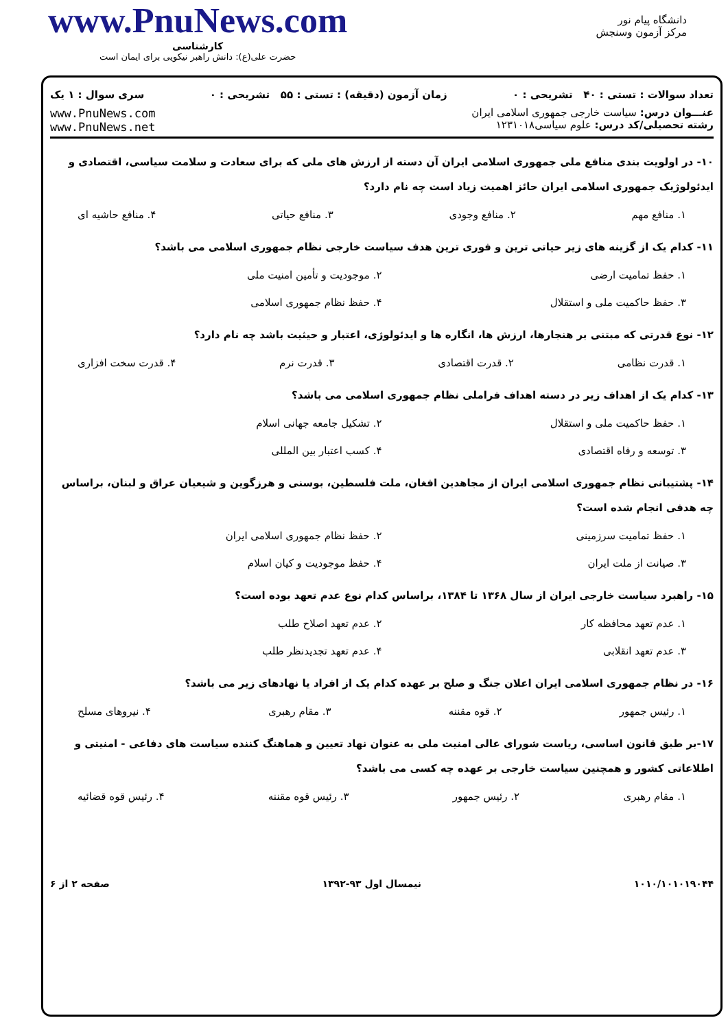دانشگاه پیام نور
مرکز آزمون وسنجش
www.PnuNews.com
کارشناسی
حضرت علی(ع): دانش راهبر نیکویی برای ایمان است
تعداد سوالات : تستی : ۴۰ تشریحی : ۰ زمان آزمون (دقیقه) : تستی : ۵۵ تشریحی : ۰ سری سوال : ۱ یک
عنـــوان درس: سیاست خارجی جمهوری اسلامی ایران
رشته تحصیلی/کد درس: علوم سیاسی۱۲۳۱۰۱۸
www.PnuNews.com
www.PnuNews.net
۱۰- در اولویت بندی منافع ملی جمهوری اسلامی ایران آن دسته از ارزش های ملی که برای سعادت و سلامت سیاسی، اقتصادی و ایدئولوژیک جمهوری اسلامی ایران حائز اهمیت زیاد است چه نام دارد؟
۱. منافع مهم ۲. منافع وجودی ۳. منافع حیاتی ۴. منافع حاشیه ای
۱۱- کدام یک از گزینه های زیر حیاتی ترین و فوری ترین هدف سیاست خارجی نظام جمهوری اسلامی می باشد؟
۱. حفظ تمامیت ارضی ۲. موجودیت و تأمین امنیت ملی ۳. حفظ حاکمیت ملی و استقلال ۴. حفظ نظام جمهوری اسلامی
۱۲- نوع قدرتی که مبتنی بر هنجارها، ارزش ها، انگاره ها و ایدئولوژی، اعتبار و حیثیت باشد چه نام دارد؟
۱. قدرت نظامی ۲. قدرت اقتصادی ۳. قدرت نرم ۴. قدرت سخت افزاری
۱۳- کدام یک از اهداف زیر در دسته اهداف فراملی نظام جمهوری اسلامی می باشد؟
۱. حفظ حاکمیت ملی و استقلال ۲. تشکیل جامعه جهانی اسلام ۳. توسعه و رفاه اقتصادی ۴. کسب اعتبار بین المللی
۱۴- پشتیبانی نظام جمهوری اسلامی ایران از مجاهدین افغان، ملت فلسطین، بوسنی و هرزگوین و شیعیان عراق و لبنان، براساس چه هدفی انجام شده است؟
۱. حفظ تمامیت سرزمینی ۲. حفظ نظام جمهوری اسلامی ایران ۳. صیانت از ملت ایران ۴. حفظ موجودیت و کیان اسلام
۱۵- راهبرد سیاست خارجی ایران از سال ۱۳۶۸ تا ۱۳۸۴، براساس کدام نوع عدم تعهد بوده است؟
۱. عدم تعهد محافظه کار ۲. عدم تعهد اصلاح طلب ۳. عدم تعهد انقلابی ۴. عدم تعهد تجدیدنظر طلب
۱۶- در نظام جمهوری اسلامی ایران اعلان جنگ و صلح بر عهده کدام یک از افراد یا نهادهای زیر می باشد؟
۱. رئیس جمهور ۲. قوه مقننه ۳. مقام رهبری ۴. نیروهای مسلح
۱۷-بر طبق قانون اساسی، ریاست شورای عالی امنیت ملی به عنوان نهاد تعیین و هماهنگ کننده سیاست های دفاعی - امنیتی و اطلاعاتی کشور و همچنین سیاست خارجی بر عهده چه کسی می باشد؟
۱. مقام رهبری ۲. رئیس جمهور ۳. رئیس قوه مقننه ۴. رئیس قوه قضائیه
۱۰۱۰/۱۰۱۰۱۹۰۴۴ نیمسال اول ۹۳-۱۳۹۲ صفحه ۲ از ۶